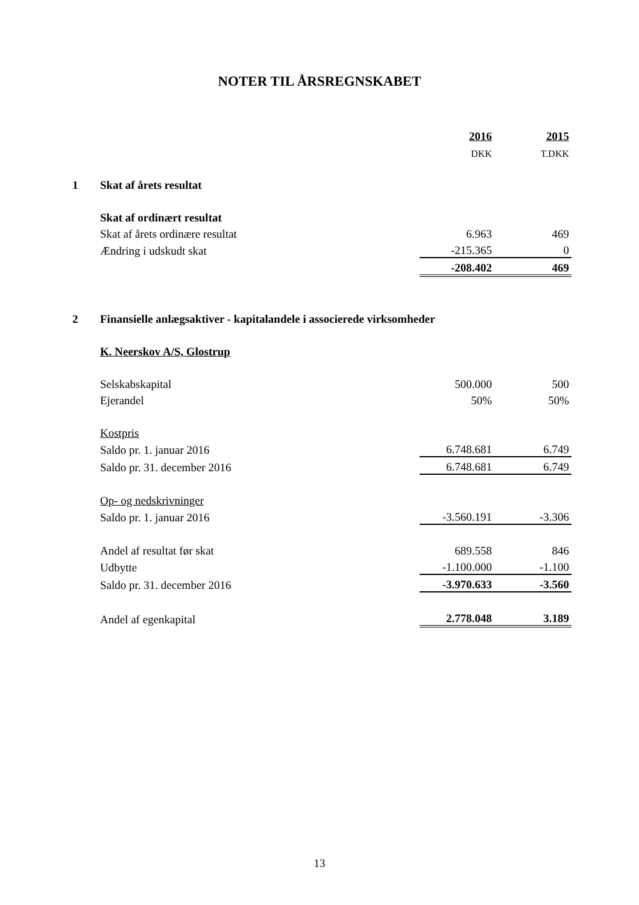NOTER TIL ÅRSREGNSKABET
| | | 2016 | 2015 |
| | | DKK | T.DKK |
| 1 | Skat af årets resultat | | |
| | Skat af ordinært resultat | | |
| | Skat af årets ordinære resultat | 6.963 | 469 |
| | Ændring i udskudt skat | -215.365 | 0 |
| | | -208.402 | 469 |
| 2 | Finansielle anlægsaktiver - kapitalandele i associerede virksomheder | | |
| | K. Neerskov A/S, Glostrup | | |
| | Selskabskapital | 500.000 | 500 |
| | Ejerandel | 50% | 50% |
| | Kostpris | | |
| | Saldo pr. 1. januar 2016 | 6.748.681 | 6.749 |
| | Saldo pr. 31. december 2016 | 6.748.681 | 6.749 |
| | Op- og nedskrivninger | | |
| | Saldo pr. 1. januar 2016 | -3.560.191 | -3.306 |
| | Andel af resultat før skat | 689.558 | 846 |
| | Udbytte | -1.100.000 | -1.100 |
| | Saldo pr. 31. december 2016 | -3.970.633 | -3.560 |
| | Andel af egenkapital | 2.778.048 | 3.189 |
13